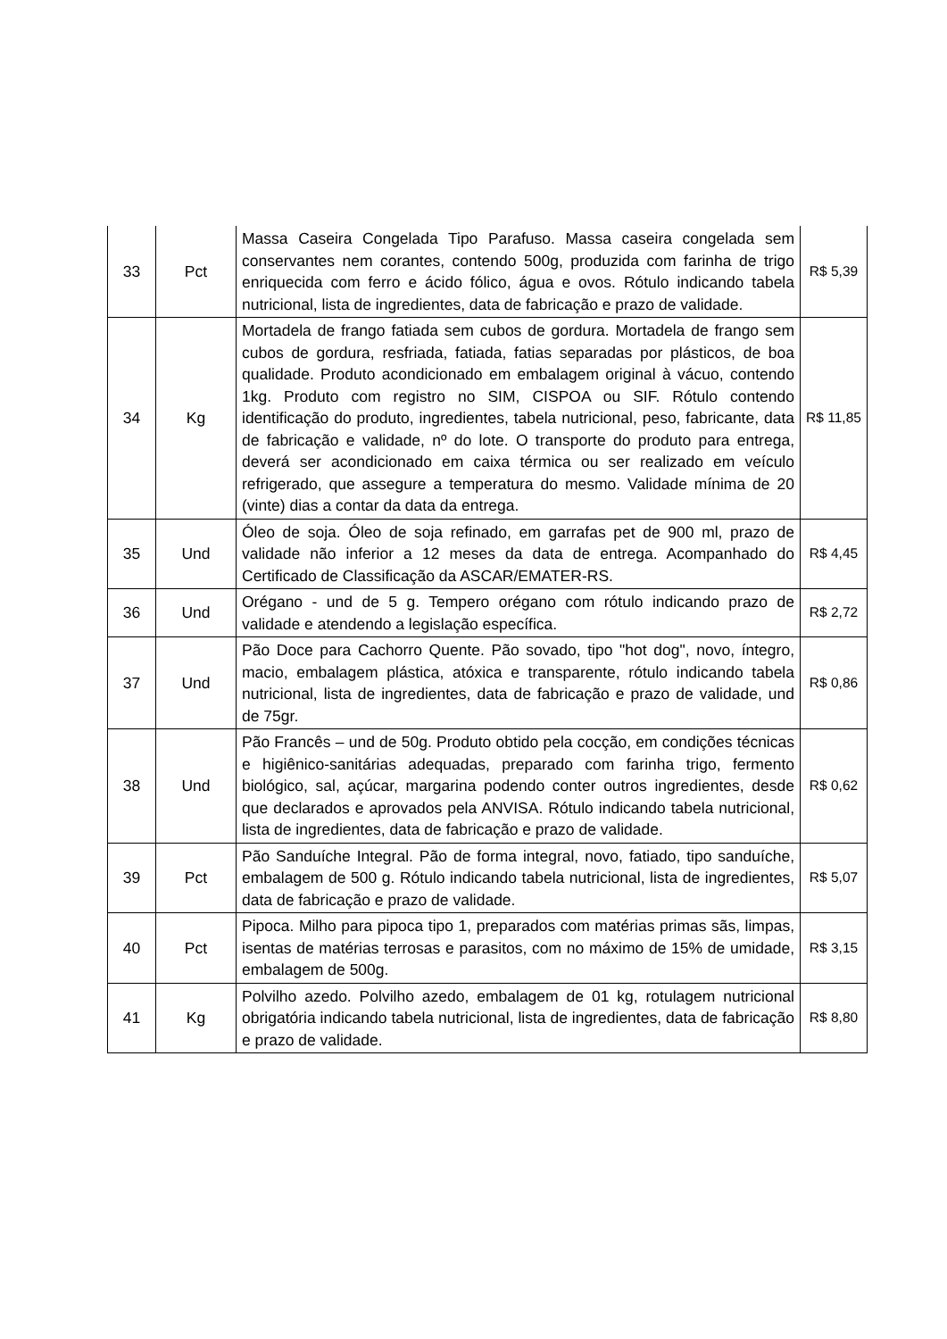| 33 | Pct | Massa Caseira Congelada Tipo Parafuso. Massa caseira congelada sem conservantes nem corantes, contendo 500g, produzida com farinha de trigo enriquecida com ferro e ácido fólico, água e ovos. Rótulo indicando tabela nutricional, lista de ingredientes, data de fabricação e prazo de validade. | R$ 5,39 |
| 34 | Kg | Mortadela de frango fatiada sem cubos de gordura. Mortadela de frango sem cubos de gordura, resfriada, fatiada, fatias separadas por plásticos, de boa qualidade. Produto acondicionado em embalagem original à vácuo, contendo 1kg. Produto com registro no SIM, CISPOA ou SIF. Rótulo contendo identificação do produto, ingredientes, tabela nutricional, peso, fabricante, data de fabricação e validade, nº do lote. O transporte do produto para entrega, deverá ser acondicionado em caixa térmica ou ser realizado em veículo refrigerado, que assegure a temperatura do mesmo. Validade mínima de 20 (vinte) dias a contar da data da entrega. | R$ 11,85 |
| 35 | Und | Óleo de soja. Óleo de soja refinado, em garrafas pet de 900 ml, prazo de validade não inferior a 12 meses da data de entrega. Acompanhado do Certificado de Classificação da ASCAR/EMATER-RS. | R$ 4,45 |
| 36 | Und | Orégano - und de 5 g. Tempero orégano com rótulo indicando prazo de validade e atendendo a legislação específica. | R$ 2,72 |
| 37 | Und | Pão Doce para Cachorro Quente. Pão sovado, tipo "hot dog", novo, íntegro, macio, embalagem plástica, atóxica e transparente, rótulo indicando tabela nutricional, lista de ingredientes, data de fabricação e prazo de validade, und de 75gr. | R$ 0,86 |
| 38 | Und | Pão Francês – und de 50g. Produto obtido pela cocção, em condições técnicas e higiênico-sanitárias adequadas, preparado com farinha trigo, fermento biológico, sal, açúcar, margarina podendo conter outros ingredientes, desde que declarados e aprovados pela ANVISA. Rótulo indicando tabela nutricional, lista de ingredientes, data de fabricação e prazo de validade. | R$ 0,62 |
| 39 | Pct | Pão Sanduíche Integral. Pão de forma integral, novo, fatiado, tipo sanduíche, embalagem de 500 g. Rótulo indicando tabela nutricional, lista de ingredientes, data de fabricação e prazo de validade. | R$ 5,07 |
| 40 | Pct | Pipoca. Milho para pipoca tipo 1, preparados com matérias primas sãs, limpas, isentas de matérias terrosas e parasitos, com no máximo de 15% de umidade, embalagem de 500g. | R$ 3,15 |
| 41 | Kg | Polvilho azedo. Polvilho azedo, embalagem de 01 kg, rotulagem nutricional obrigatória indicando tabela nutricional, lista de ingredientes, data de fabricação e prazo de validade. | R$ 8,80 |